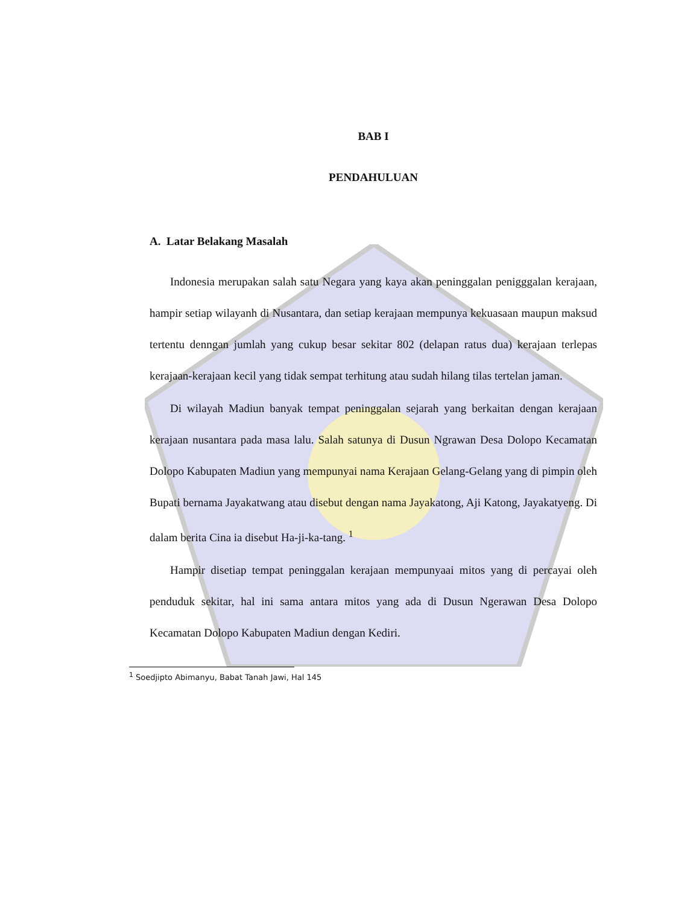BAB I
PENDAHULUAN
A. Latar Belakang Masalah
Indonesia merupakan salah satu Negara yang kaya akan peninggalan penigggalan kerajaan, hampir setiap wilayanh di Nusantara, dan setiap kerajaan mempunya kekuasaan maupun maksud tertentu denngan jumlah yang cukup besar sekitar 802 (delapan ratus dua) kerajaan terlepas kerajaan-kerajaan kecil yang tidak sempat terhitung atau sudah hilang tilas tertelan jaman.
Di wilayah Madiun banyak tempat peninggalan sejarah yang berkaitan dengan kerajaan kerajaan nusantara pada masa lalu. Salah satunya di Dusun Ngrawan Desa Dolopo Kecamatan Dolopo Kabupaten Madiun yang mempunyai nama Kerajaan Gelang-Gelang yang di pimpin oleh Bupati bernama Jayakatwang atau disebut dengan nama Jayakatong, Aji Katong, Jayakatyeng. Di dalam berita Cina ia disebut Ha-ji-ka-tang. <sup>1</sup>
Hampir disetiap tempat peninggalan kerajaan mempunyaai mitos yang di percayai oleh penduduk sekitar, hal ini sama antara mitos yang ada di Dusun Ngerawan Desa Dolopo Kecamatan Dolopo Kabupaten Madiun dengan Kediri.
<sup>1</sup> Soedjipto Abimanyu, Babat Tanah Jawi, Hal 145